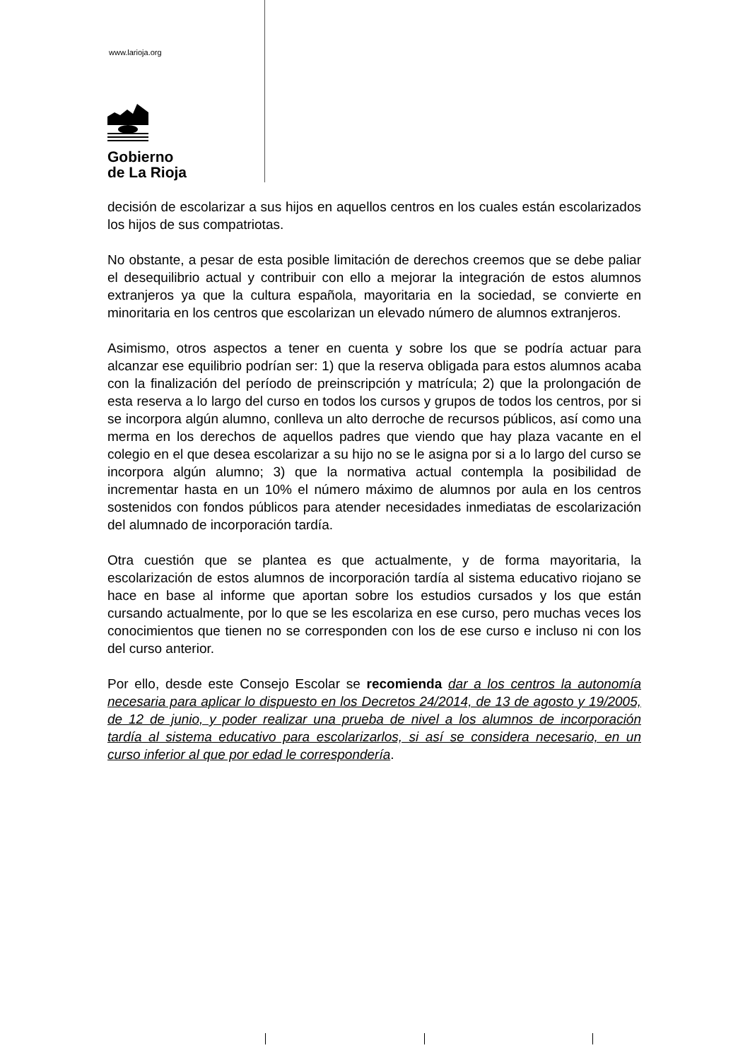www.larioja.org
Gobierno
de La Rioja
decisión de escolarizar a sus hijos en aquellos centros en los cuales están escolarizados los hijos de sus compatriotas.
No obstante, a pesar de esta posible limitación de derechos creemos que se debe paliar el desequilibrio actual y contribuir con ello a mejorar la integración de estos alumnos extranjeros ya que la cultura española, mayoritaria en la sociedad, se convierte en minoritaria en los centros que escolarizan un elevado número de alumnos extranjeros.
Asimismo, otros aspectos a tener en cuenta y sobre los que se podría actuar para alcanzar ese equilibrio podrían ser: 1) que la reserva obligada para estos alumnos acaba con la finalización del período de preinscripción y matrícula; 2) que la prolongación de esta reserva a lo largo del curso en todos los cursos y grupos de todos los centros, por si se incorpora algún alumno, conlleva un alto derroche de recursos públicos, así como una merma en los derechos de aquellos padres que viendo que hay plaza vacante en el colegio en el que desea escolarizar a su hijo no se le asigna por si a lo largo del curso se incorpora algún alumno; 3) que la normativa actual contempla la posibilidad de incrementar hasta en un 10% el número máximo de alumnos por aula en los centros sostenidos con fondos públicos para atender necesidades inmediatas de escolarización del alumnado de incorporación tardía.
Otra cuestión que se plantea es que actualmente, y de forma mayoritaria, la escolarización de estos alumnos de incorporación tardía al sistema educativo riojano se hace en base al informe que aportan sobre los estudios cursados y los que están cursando actualmente, por lo que se les escolariza en ese curso, pero muchas veces los conocimientos que tienen no se corresponden con los de ese curso e incluso ni con los del curso anterior.
Por ello, desde este Consejo Escolar se recomienda dar a los centros la autonomía necesaria para aplicar lo dispuesto en los Decretos 24/2014, de 13 de agosto y 19/2005, de 12 de junio, y poder realizar una prueba de nivel a los alumnos de incorporación tardía al sistema educativo para escolarizarlos, si así se considera necesario, en un curso inferior al que por edad le correspondería.